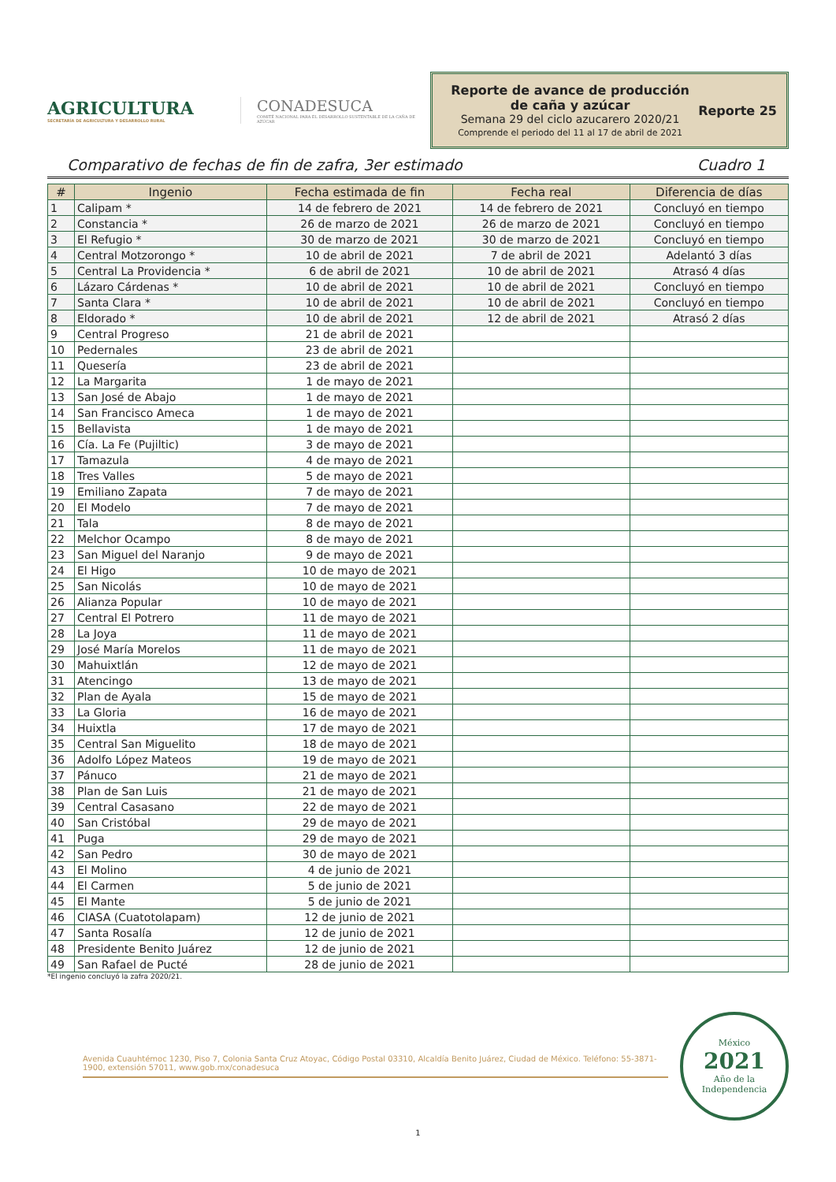AGRICULTURA
SECRETARÍA DE AGRICULTURA Y DESARROLLO RURAL
CONADESUCA
COMITÉ NACIONAL PARA EL DESARROLLO SUSTENTABLE DE LA CAÑA DE AZÚCAR
Reporte de avance de producción de caña y azúcar
Semana 29 del ciclo azucarero 2020/21
Comprende el periodo del 11 al 17 de abril de 2021
Reporte 25
Comparativo de fechas de fin de zafra, 3er estimado Cuadro 1
| # | Ingenio | Fecha estimada de fin | Fecha real | Diferencia de días |
| --- | --- | --- | --- | --- |
| 1 | Calipam * | 14 de febrero de 2021 | 14 de febrero de 2021 | Concluyó en tiempo |
| 2 | Constancia * | 26 de marzo de 2021 | 26 de marzo de 2021 | Concluyó en tiempo |
| 3 | El Refugio * | 30 de marzo de 2021 | 30 de marzo de 2021 | Concluyó en tiempo |
| 4 | Central Motzorongo * | 10 de abril de 2021 | 7 de abril de 2021 | Adelantó 3 días |
| 5 | Central La Providencia * | 6 de abril de 2021 | 10 de abril de 2021 | Atrasó 4 días |
| 6 | Lázaro Cárdenas * | 10 de abril de 2021 | 10 de abril de 2021 | Concluyó en tiempo |
| 7 | Santa Clara * | 10 de abril de 2021 | 10 de abril de 2021 | Concluyó en tiempo |
| 8 | Eldorado * | 10 de abril de 2021 | 12 de abril de 2021 | Atrasó 2 días |
| 9 | Central Progreso | 21 de abril de 2021 | | |
| 10 | Pedernales | 23 de abril de 2021 | | |
| 11 | Quesería | 23 de abril de 2021 | | |
| 12 | La Margarita | 1 de mayo de 2021 | | |
| 13 | San José de Abajo | 1 de mayo de 2021 | | |
| 14 | San Francisco Ameca | 1 de mayo de 2021 | | |
| 15 | Bellavista | 1 de mayo de 2021 | | |
| 16 | Cía. La Fe (Pujiltic) | 3 de mayo de 2021 | | |
| 17 | Tamazula | 4 de mayo de 2021 | | |
| 18 | Tres Valles | 5 de mayo de 2021 | | |
| 19 | Emiliano Zapata | 7 de mayo de 2021 | | |
| 20 | El Modelo | 7 de mayo de 2021 | | |
| 21 | Tala | 8 de mayo de 2021 | | |
| 22 | Melchor Ocampo | 8 de mayo de 2021 | | |
| 23 | San Miguel del Naranjo | 9 de mayo de 2021 | | |
| 24 | El Higo | 10 de mayo de 2021 | | |
| 25 | San Nicolás | 10 de mayo de 2021 | | |
| 26 | Alianza Popular | 10 de mayo de 2021 | | |
| 27 | Central El Potrero | 11 de mayo de 2021 | | |
| 28 | La Joya | 11 de mayo de 2021 | | |
| 29 | José María Morelos | 11 de mayo de 2021 | | |
| 30 | Mahuixtlán | 12 de mayo de 2021 | | |
| 31 | Atencingo | 13 de mayo de 2021 | | |
| 32 | Plan de Ayala | 15 de mayo de 2021 | | |
| 33 | La Gloria | 16 de mayo de 2021 | | |
| 34 | Huixtla | 17 de mayo de 2021 | | |
| 35 | Central San Miguelito | 18 de mayo de 2021 | | |
| 36 | Adolfo López Mateos | 19 de mayo de 2021 | | |
| 37 | Pánuco | 21 de mayo de 2021 | | |
| 38 | Plan de San Luis | 21 de mayo de 2021 | | |
| 39 | Central Casasano | 22 de mayo de 2021 | | |
| 40 | San Cristóbal | 29 de mayo de 2021 | | |
| 41 | Puga | 29 de mayo de 2021 | | |
| 42 | San Pedro | 30 de mayo de 2021 | | |
| 43 | El Molino | 4 de junio de 2021 | | |
| 44 | El Carmen | 5 de junio de 2021 | | |
| 45 | El Mante | 5 de junio de 2021 | | |
| 46 | CIASA (Cuatotolapam) | 12 de junio de 2021 | | |
| 47 | Santa Rosalía | 12 de junio de 2021 | | |
| 48 | Presidente Benito Juárez | 12 de junio de 2021 | | |
| 49 | San Rafael de Pucté | 28 de junio de 2021 | | |
*El ingenio concluyó la zafra 2020/21.
Avenida Cuauhtémoc 1230, Piso 7, Colonia Santa Cruz Atoyac, Código Postal 03310, Alcaldía Benito Juárez, Ciudad de México. Teléfono: 55-3871-1900, extensión 57011, www.gob.mx/conadesuca
México
2021
Año de la Independencia
1